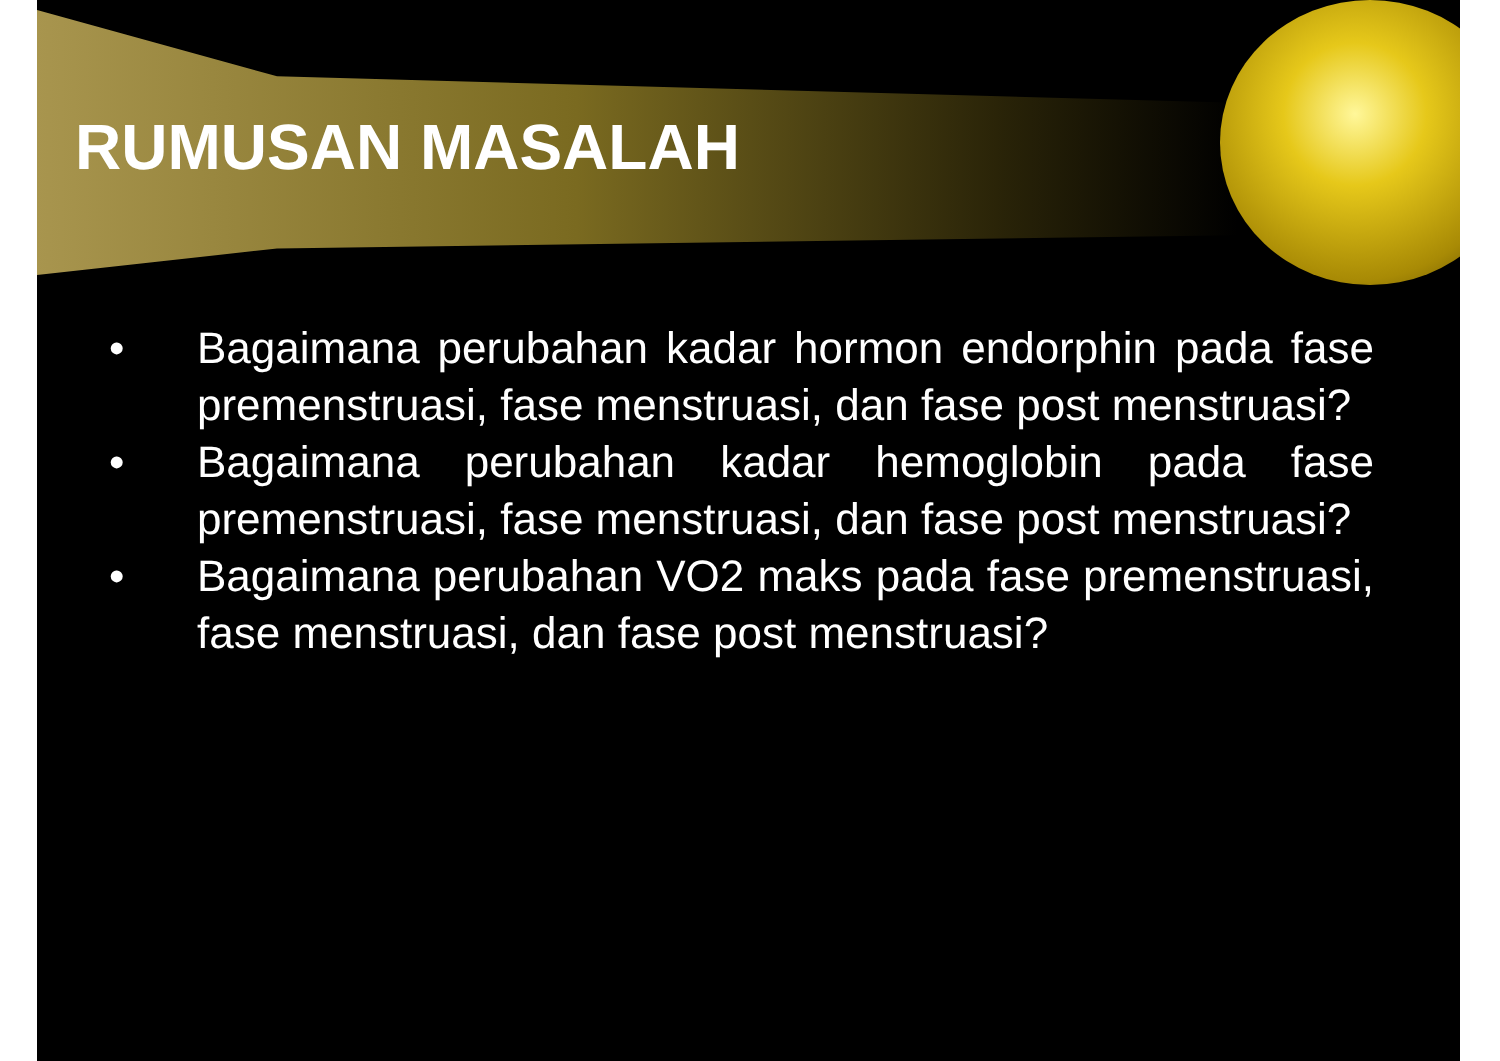RUMUSAN MASALAH
• Bagaimana perubahan kadar hormon endorphin pada fase premenstruasi, fase menstruasi, dan fase post menstruasi?
• Bagaimana perubahan kadar hemoglobin pada fase premenstruasi, fase menstruasi, dan fase post menstruasi?
• Bagaimana perubahan VO2 maks pada fase premenstruasi, fase menstruasi, dan fase post menstruasi?